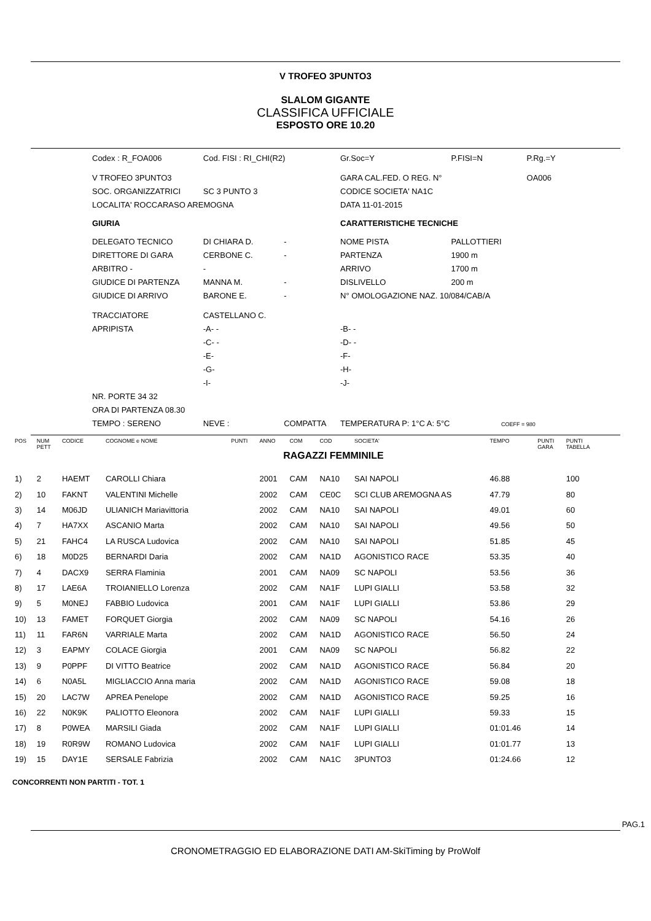V TROFEO 3PUNTO3
SLALOM GIGANTE
CLASSIFICA UFFICIALE
ESPOSTO ORE 10.20
| Codex : R_FOA006 | Cod. FISI : RI_CHI(R2) | |
| V TROFEO 3PUNTO3 | | |
| SOC. ORGANIZZATRICI | SC 3 PUNTO 3 | |
| LOCALITA' ROCCARASO AREMOGNA | | |
| GIURIA | | |
| DELEGATO TECNICO | DI CHIARA D. | - |
| DIRETTORE DI GARA | CERBONE C. | - |
| ARBITRO - | - | |
| GIUDICE DI PARTENZA | MANNA M. | - |
| GIUDICE DI ARRIVO | BARONE E. | - |
| TRACCIATORE | CASTELLANO C. | |
| APRIPISTA | -A- - | |
| | -C- - | |
| | -E- | |
| | -G- | |
| | -I- | |
| NR. PORTE 34 32 | | |
| ORA DI PARTENZA 08.30 | | |
| TEMPO : SERENO | NEVE : | COMPATTA |
| Gr.Soc=Y | P.FISI=N | P.Rg.=Y |
| GARA CAL.FED. O REG. N° | | OA006 |
| CODICE SOCIETA' NA1C | | |
| DATA 11-01-2015 | | |
| CARATTERISTICHE TECNICHE | | |
| NOME PISTA | PALLOTTIERI | |
| PARTENZA | 1900 m | |
| ARRIVO | 1700 m | |
| DISLIVELLO | 200 m | |
| N° OMOLOGAZIONE NAZ. 10/084/CAB/A | | |
| -B- - | | |
| -D- - | | |
| -F- | | |
| -H- | | |
| -J- | | |
| TEMPERATURA P: 1°C A: 5°C COEFF = 980 | | |
| POS | NUM PETT | CODICE | COGNOME e NOME | PUNTI | ANNO | COM | COD | SOCIETA' | TEMPO | PUNTI GARA | PUNTI TABELLA |
| --- | --- | --- | --- | --- | --- | --- | --- | --- | --- | --- | --- |
| RAGAZZI FEMMINILE | | | | | | | | | | | |
| 1) | 2 | HAEMT | CAROLLI Chiara | | 2001 | CAM | NA10 | SAI NAPOLI | 46.88 | | 100 |
| 2) | 10 | FAKNT | VALENTINI Michelle | | 2002 | CAM | CE0C | SCI CLUB AREMOGNA AS | 47.79 | | 80 |
| 3) | 14 | M06JD | ULIANICH Mariavittoria | | 2002 | CAM | NA10 | SAI NAPOLI | 49.01 | | 60 |
| 4) | 7 | HA7XX | ASCANIO Marta | | 2002 | CAM | NA10 | SAI NAPOLI | 49.56 | | 50 |
| 5) | 21 | FAHC4 | LA RUSCA Ludovica | | 2002 | CAM | NA10 | SAI NAPOLI | 51.85 | | 45 |
| 6) | 18 | M0D25 | BERNARDI Daria | | 2002 | CAM | NA1D | AGONISTICO RACE | 53.35 | | 40 |
| 7) | 4 | DACX9 | SERRA Flaminia | | 2001 | CAM | NA09 | SC NAPOLI | 53.56 | | 36 |
| 8) | 17 | LAE6A | TROIANIELLO Lorenza | | 2002 | CAM | NA1F | LUPI GIALLI | 53.58 | | 32 |
| 9) | 5 | M0NEJ | FABBIO Ludovica | | 2001 | CAM | NA1F | LUPI GIALLI | 53.86 | | 29 |
| 10) | 13 | FAMET | FORQUET Giorgia | | 2002 | CAM | NA09 | SC NAPOLI | 54.16 | | 26 |
| 11) | 11 | FAR6N | VARRIALE Marta | | 2002 | CAM | NA1D | AGONISTICO RACE | 56.50 | | 24 |
| 12) | 3 | EAPMY | COLACE Giorgia | | 2001 | CAM | NA09 | SC NAPOLI | 56.82 | | 22 |
| 13) | 9 | P0PPF | DI VITTO Beatrice | | 2002 | CAM | NA1D | AGONISTICO RACE | 56.84 | | 20 |
| 14) | 6 | N0A5L | MIGLIACCIO Anna maria | | 2002 | CAM | NA1D | AGONISTICO RACE | 59.08 | | 18 |
| 15) | 20 | LAC7W | APREA Penelope | | 2002 | CAM | NA1D | AGONISTICO RACE | 59.25 | | 16 |
| 16) | 22 | N0K9K | PALIOTTO Eleonora | | 2002 | CAM | NA1F | LUPI GIALLI | 59.33 | | 15 |
| 17) | 8 | P0WEA | MARSILI Giada | | 2002 | CAM | NA1F | LUPI GIALLI | 01:01.46 | | 14 |
| 18) | 19 | R0R9W | ROMANO Ludovica | | 2002 | CAM | NA1F | LUPI GIALLI | 01:01.77 | | 13 |
| 19) | 15 | DAY1E | SERSALE Fabrizia | | 2002 | CAM | NA1C | 3PUNTO3 | 01:24.66 | | 12 |
CONCORRENTI NON PARTITI - TOT. 1
PAG.1
CRONOMETRAGGIO ED ELABORAZIONE DATI AM-SkiTiming by ProWolf